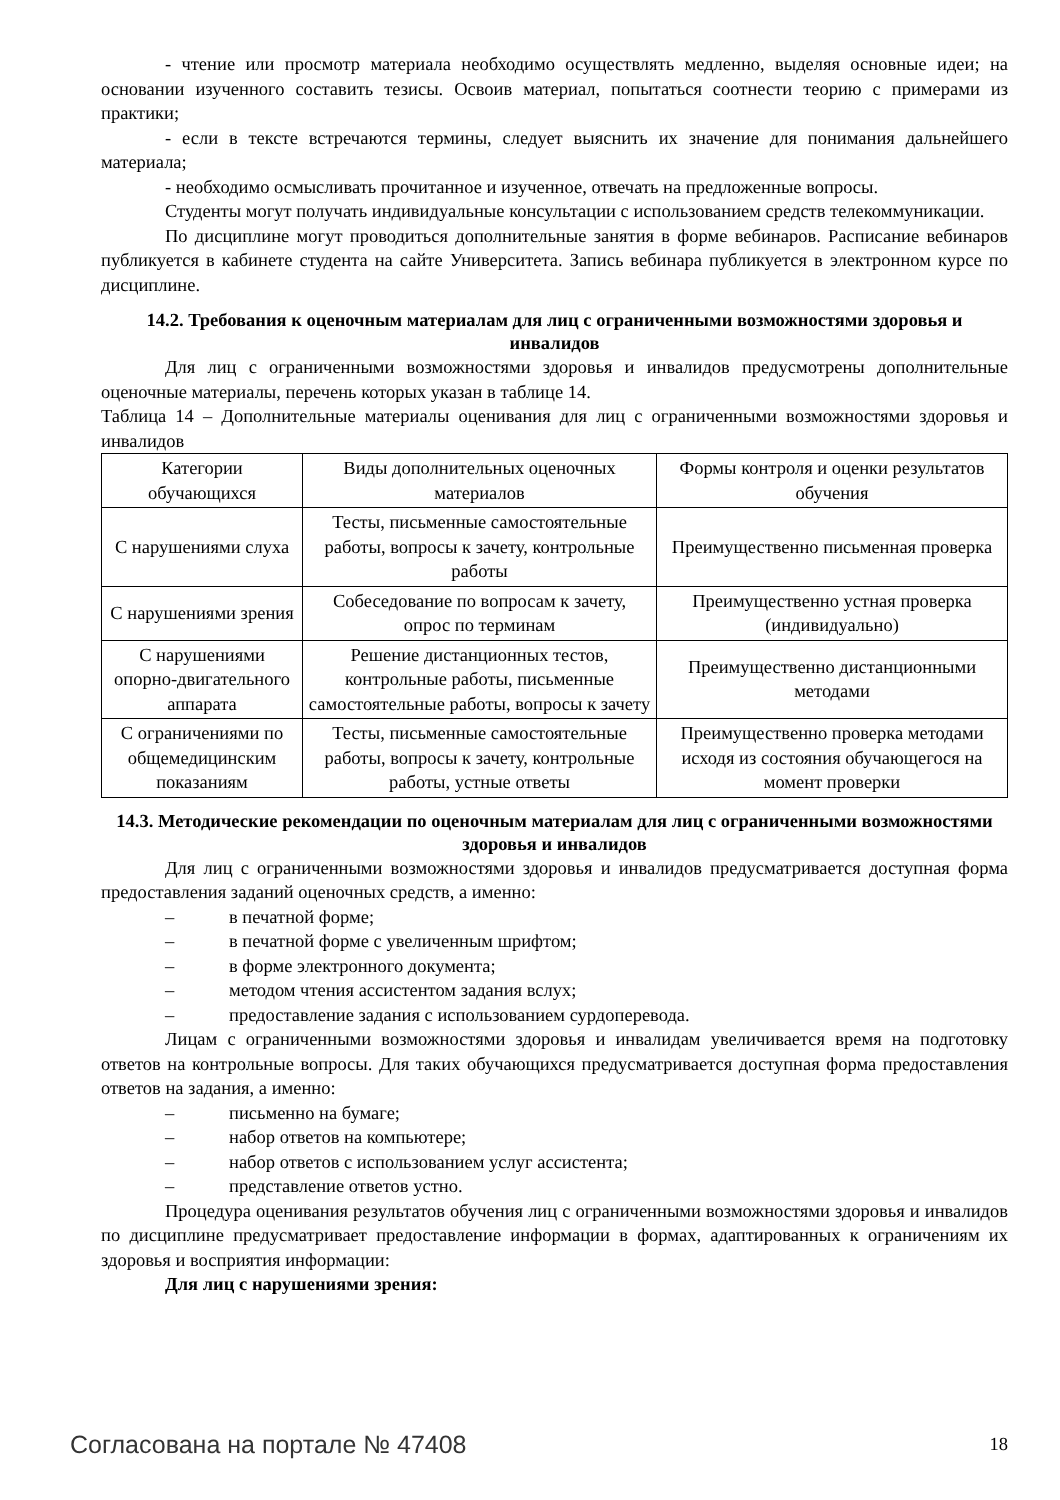- чтение или просмотр материала необходимо осуществлять медленно, выделяя основные идеи; на основании изученного составить тезисы. Освоив материал, попытаться соотнести теорию с примерами из практики;
- если в тексте встречаются термины, следует выяснить их значение для понимания дальнейшего материала;
- необходимо осмысливать прочитанное и изученное, отвечать на предложенные вопросы.
Студенты могут получать индивидуальные консультации с использованием средств телекоммуникации.
По дисциплине могут проводиться дополнительные занятия в форме вебинаров. Расписание вебинаров публикуется в кабинете студента на сайте Университета. Запись вебинара публикуется в электронном курсе по дисциплине.
14.2. Требования к оценочным материалам для лиц с ограниченными возможностями здоровья и инвалидов
Для лиц с ограниченными возможностями здоровья и инвалидов предусмотрены дополнительные оценочные материалы, перечень которых указан в таблице 14.
Таблица 14 – Дополнительные материалы оценивания для лиц с ограниченными возможностями здоровья и инвалидов
| Категории обучающихся | Виды дополнительных оценочных материалов | Формы контроля и оценки результатов обучения |
| С нарушениями слуха | Тесты, письменные самостоятельные работы, вопросы к зачету, контрольные работы | Преимущественно письменная проверка |
| С нарушениями зрения | Собеседование по вопросам к зачету, опрос по терминам | Преимущественно устная проверка (индивидуально) |
| С нарушениями опорно-двигательного аппарата | Решение дистанционных тестов, контрольные работы, письменные самостоятельные работы, вопросы к зачету | Преимущественно дистанционными методами |
| С ограничениями по общемедицинским показаниям | Тесты, письменные самостоятельные работы, вопросы к зачету, контрольные работы, устные ответы | Преимущественно проверка методами исходя из состояния обучающегося на момент проверки |
14.3. Методические рекомендации по оценочным материалам для лиц с ограниченными возможностями здоровья и инвалидов
Для лиц с ограниченными возможностями здоровья и инвалидов предусматривается доступная форма предоставления заданий оценочных средств, а именно:
– в печатной форме;
– в печатной форме с увеличенным шрифтом;
– в форме электронного документа;
– методом чтения ассистентом задания вслух;
– предоставление задания с использованием сурдоперевода.
Лицам с ограниченными возможностями здоровья и инвалидам увеличивается время на подготовку ответов на контрольные вопросы. Для таких обучающихся предусматривается доступная форма предоставления ответов на задания, а именно:
– письменно на бумаге;
– набор ответов на компьютере;
– набор ответов с использованием услуг ассистента;
– представление ответов устно.
Процедура оценивания результатов обучения лиц с ограниченными возможностями здоровья и инвалидов по дисциплине предусматривает предоставление информации в формах, адаптированных к ограничениям их здоровья и восприятия информации:
Для лиц с нарушениями зрения:
Согласована на портале № 47408 18